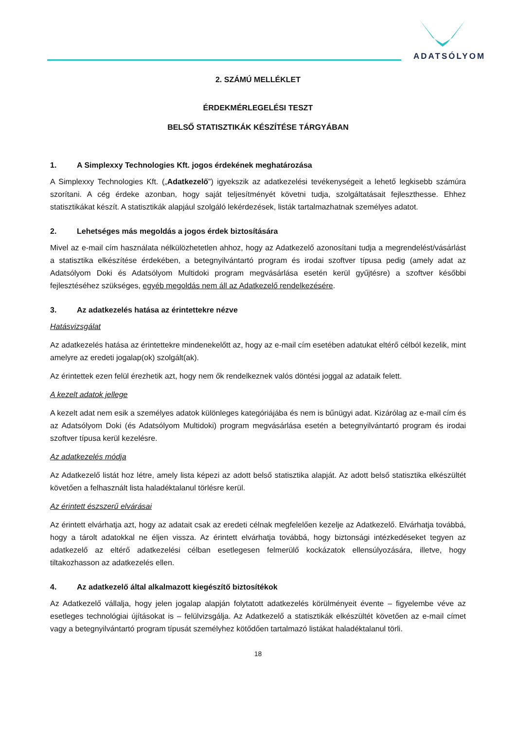ADATSÓLYOM
2. SZÁMÚ MELLÉKLET
ÉRDEKMÉRLEGELÉSI TESZT
BELSŐ STATISZTIKÁK KÉSZÍTÉSE TÁRGYÁBAN
1. A Simplexxy Technologies Kft. jogos érdekének meghatározása
A Simplexxy Technologies Kft. („Adatkezelő”) igyekszik az adatkezelési tevékenységeit a lehető legkisebb számúra szorítani. A cég érdeke azonban, hogy saját teljesítményét követni tudja, szolgáltatásait fejleszthesse. Ehhez statisztikákat készít. A statisztikák alapjául szolgáló lekérdezések, listák tartalmazhatnak személyes adatot.
2. Lehetséges más megoldás a jogos érdek biztosítására
Mivel az e-mail cím használata nélkülözhetetlen ahhoz, hogy az Adatkezelő azonosítani tudja a megrendelést/vásárlást a statisztika elkészítése érdekében, a betegnyilvántartó program és irodai szoftver típusa pedig (amely adat az Adatsólyom Doki és Adatsólyom Multidoki program megvásárlása esetén kerül gyűjtésre) a szoftver későbbi fejlesztéséhez szükséges, egyéb megoldás nem áll az Adatkezelő rendelkezésére.
3. Az adatkezelés hatása az érintettekre nézve
Hatásvizsgálat
Az adatkezelés hatása az érintettekre mindenekelőtt az, hogy az e-mail cím esetében adatukat eltérő célból kezelik, mint amelyre az eredeti jogalap(ok) szolgált(ak).
Az érintettek ezen felül érezhetik azt, hogy nem ők rendelkeznek valós döntési joggal az adataik felett.
A kezelt adatok jellege
A kezelt adat nem esik a személyes adatok különleges kategóriájába és nem is bűnügyi adat. Kizárólag az e-mail cím és az Adatsólyom Doki (és Adatsólyom Multidoki) program megvásárlása esetén a betegnyilvántartó program és irodai szoftver típusa kerül kezelésre.
Az adatkezelés módja
Az Adatkezelő listát hoz létre, amely lista képezi az adott belső statisztika alapját. Az adott belső statisztika elkészültét követően a felhasznált lista haladéktalanul törlésre kerül.
Az érintett észszerű elvárásai
Az érintett elvárhatja azt, hogy az adatait csak az eredeti célnak megfelelően kezelje az Adatkezelő. Elvárhatja továbbá, hogy a tárolt adatokkal ne éljen vissza. Az érintett elvárhatja továbbá, hogy biztonsági intézkedéseket tegyen az adatkezelő az eltérő adatkezelési célban esetlegesen felmerülő kockázatok ellensúlyozására, illetve, hogy tiltakozhasson az adatkezelés ellen.
4. Az adatkezelő által alkalmazott kiegészítő biztosítékok
Az Adatkezelő vállalja, hogy jelen jogalap alapján folytatott adatkezelés körülményeit évente – figyelembe véve az esetleges technológiai újításokat is – felülvizsgálja. Az Adatkezelő a statisztikák elkészültét követően az e-mail címet vagy a betegnyilvántartó program típusát személyhez kötődően tartalmazó listákat haladéktalanul törli.
18